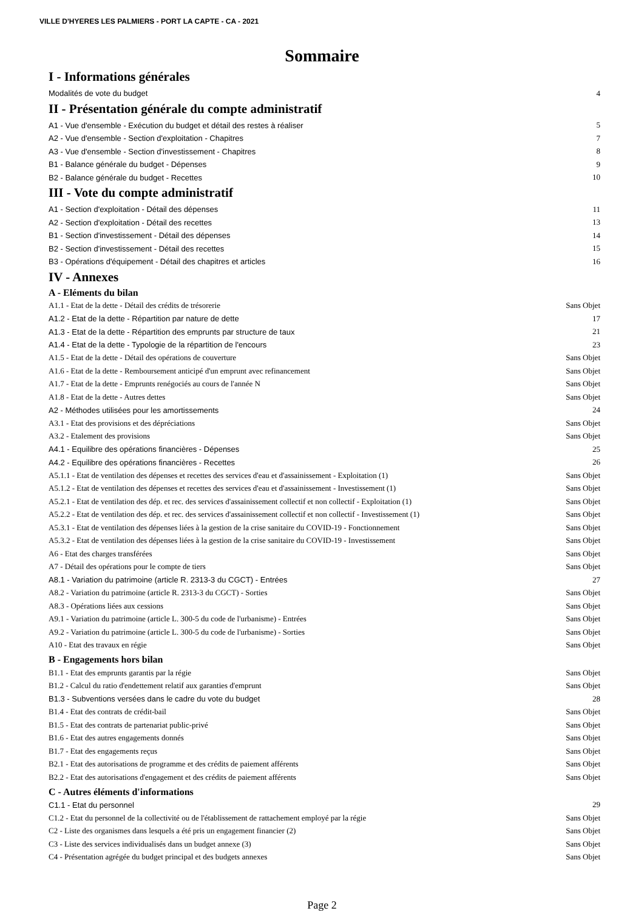VILLE D'HYERES LES PALMIERS - PORT LA CAPTE - CA - 2021
Sommaire
I - Informations générales
Modalités de vote du budget 4
II - Présentation générale du compte administratif
A1 - Vue d'ensemble - Exécution du budget et détail des restes à réaliser 5
A2 - Vue d'ensemble - Section d'exploitation - Chapitres 7
A3 - Vue d'ensemble - Section d'investissement - Chapitres 8
B1 - Balance générale du budget - Dépenses 9
B2 - Balance générale du budget - Recettes 10
III - Vote du compte administratif
A1 - Section d'exploitation - Détail des dépenses 11
A2 - Section d'exploitation - Détail des recettes 13
B1 - Section d'investissement - Détail des dépenses 14
B2 - Section d'investissement - Détail des recettes 15
B3 - Opérations d'équipement - Détail des chapitres et articles 16
IV - Annexes
A - Eléments du bilan
A1.1 - Etat de la dette - Détail des crédits de trésorerie Sans Objet
A1.2 - Etat de la dette - Répartition par nature de dette 17
A1.3 - Etat de la dette - Répartition des emprunts par structure de taux 21
A1.4 - Etat de la dette - Typologie de la répartition de l'encours 23
A1.5 - Etat de la dette - Détail des opérations de couverture Sans Objet
A1.6 - Etat de la dette - Remboursement anticipé d'un emprunt avec refinancement Sans Objet
A1.7 - Etat de la dette - Emprunts renégociés au cours de l'année N Sans Objet
A1.8 - Etat de la dette - Autres dettes Sans Objet
A2 - Méthodes utilisées pour les amortissements 24
A3.1 - Etat des provisions et des dépréciations Sans Objet
A3.2 - Etalement des provisions Sans Objet
A4.1 - Equilibre des opérations financières - Dépenses 25
A4.2 - Equilibre des opérations financières - Recettes 26
A5.1.1 - Etat de ventilation des dépenses et recettes des services d'eau et d'assainissement - Exploitation (1) Sans Objet
A5.1.2 - Etat de ventilation des dépenses et recettes des services d'eau et d'assainissement - Investissement (1) Sans Objet
A5.2.1 - Etat de ventilation des dép. et rec. des services d'assainissement collectif et non collectif - Exploitation (1) Sans Objet
A5.2.2 - Etat de ventilation des dép. et rec. des services d'assainissement collectif et non collectif - Investissement (1) Sans Objet
A5.3.1 - Etat de ventilation des dépenses liées à la gestion de la crise sanitaire du COVID-19 - Fonctionnement Sans Objet
A5.3.2 - Etat de ventilation des dépenses liées à la gestion de la crise sanitaire du COVID-19 - Investissement Sans Objet
A6 - Etat des charges transférées Sans Objet
A7 - Détail des opérations pour le compte de tiers Sans Objet
A8.1 - Variation du patrimoine (article R. 2313-3 du CGCT) - Entrées 27
A8.2 - Variation du patrimoine (article R. 2313-3 du CGCT) - Sorties Sans Objet
A8.3 - Opérations liées aux cessions Sans Objet
A9.1 - Variation du patrimoine (article L. 300-5 du code de l'urbanisme) - Entrées Sans Objet
A9.2 - Variation du patrimoine (article L. 300-5 du code de l'urbanisme) - Sorties Sans Objet
A10 - Etat des travaux en régie Sans Objet
B - Engagements hors bilan
B1.1 - Etat des emprunts garantis par la régie Sans Objet
B1.2 - Calcul du ratio d'endettement relatif aux garanties d'emprunt Sans Objet
B1.3 - Subventions versées dans le cadre du vote du budget 28
B1.4 - Etat des contrats de crédit-bail Sans Objet
B1.5 - Etat des contrats de partenariat public-privé Sans Objet
B1.6 - Etat des autres engagements donnés Sans Objet
B1.7 - Etat des engagements reçus Sans Objet
B2.1 - Etat des autorisations de programme et des crédits de paiement afférents Sans Objet
B2.2 - Etat des autorisations d'engagement et des crédits de paiement afférents Sans Objet
C - Autres éléments d'informations
C1.1 - Etat du personnel 29
C1.2 - Etat du personnel de la collectivité ou de l'établissement de rattachement employé par la régie Sans Objet
C2 - Liste des organismes dans lesquels a été pris un engagement financier (2) Sans Objet
C3 - Liste des services individualisés dans un budget annexe (3) Sans Objet
C4 - Présentation agrégée du budget principal et des budgets annexes Sans Objet
Page 2